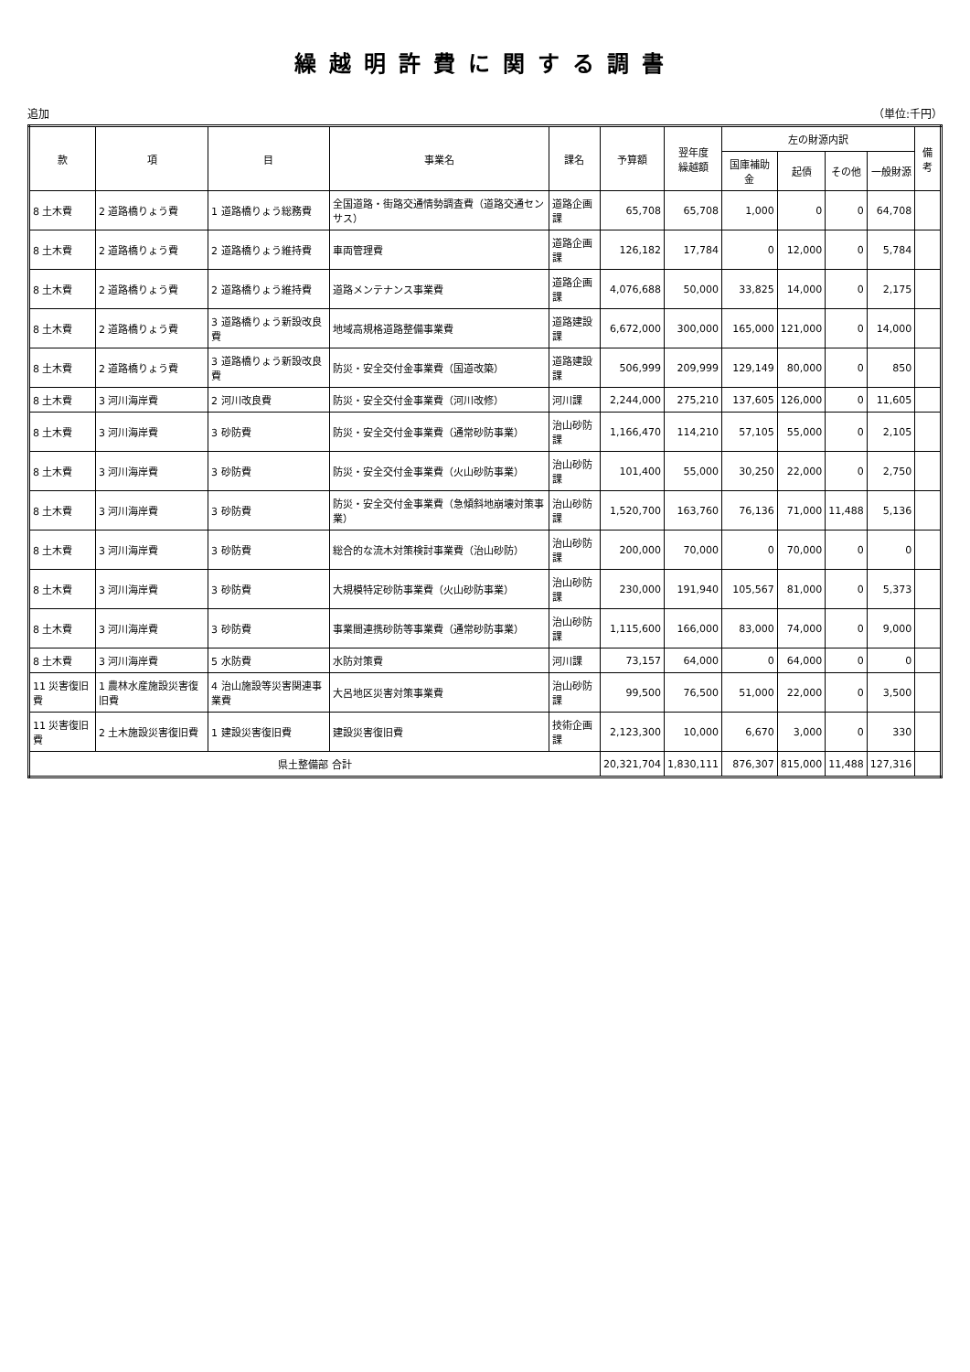繰越明許費に関する調書
追加 （単位:千円）
| 款 | 項 | 目 | 事業名 | 課名 | 予算額 | 翌年度 繰越額 | 左の財源内訳 | | | | 備考 |
| --- | --- | --- | --- | --- | --- | --- | --- | --- | --- | --- | --- |
| | | | | | | | 国庫補助金 | 起債 | その他 | 一般財源 | |
| 8 土木費 | 2 道路橋りょう費 | 1 道路橋りょう総務費 | 全国道路・街路交通情勢調査費（道路交通センサス） | 道路企画課 | 65,708 | 65,708 | 1,000 | 0 | 0 | 64,708 | |
| 8 土木費 | 2 道路橋りょう費 | 2 道路橋りょう維持費 | 車両管理費 | 道路企画課 | 126,182 | 17,784 | 0 | 12,000 | 0 | 5,784 | |
| 8 土木費 | 2 道路橋りょう費 | 2 道路橋りょう維持費 | 道路メンテナンス事業費 | 道路企画課 | 4,076,688 | 50,000 | 33,825 | 14,000 | 0 | 2,175 | |
| 8 土木費 | 2 道路橋りょう費 | 3 道路橋りょう新設改良費 | 地域高規格道路整備事業費 | 道路建設課 | 6,672,000 | 300,000 | 165,000 | 121,000 | 0 | 14,000 | |
| 8 土木費 | 2 道路橋りょう費 | 3 道路橋りょう新設改良費 | 防災・安全交付金事業費（国道改築） | 道路建設課 | 506,999 | 209,999 | 129,149 | 80,000 | 0 | 850 | |
| 8 土木費 | 3 河川海岸費 | 2 河川改良費 | 防災・安全交付金事業費（河川改修） | 河川課 | 2,244,000 | 275,210 | 137,605 | 126,000 | 0 | 11,605 | |
| 8 土木費 | 3 河川海岸費 | 3 砂防費 | 防災・安全交付金事業費（通常砂防事業） | 治山砂防課 | 1,166,470 | 114,210 | 57,105 | 55,000 | 0 | 2,105 | |
| 8 土木費 | 3 河川海岸費 | 3 砂防費 | 防災・安全交付金事業費（火山砂防事業） | 治山砂防課 | 101,400 | 55,000 | 30,250 | 22,000 | 0 | 2,750 | |
| 8 土木費 | 3 河川海岸費 | 3 砂防費 | 防災・安全交付金事業費（急傾斜地崩壊対策事業） | 治山砂防課 | 1,520,700 | 163,760 | 76,136 | 71,000 | 11,488 | 5,136 | |
| 8 土木費 | 3 河川海岸費 | 3 砂防費 | 総合的な流木対策検討事業費（治山砂防） | 治山砂防課 | 200,000 | 70,000 | 0 | 70,000 | 0 | 0 | |
| 8 土木費 | 3 河川海岸費 | 3 砂防費 | 大規模特定砂防事業費（火山砂防事業） | 治山砂防課 | 230,000 | 191,940 | 105,567 | 81,000 | 0 | 5,373 | |
| 8 土木費 | 3 河川海岸費 | 3 砂防費 | 事業間連携砂防等事業費（通常砂防事業） | 治山砂防課 | 1,115,600 | 166,000 | 83,000 | 74,000 | 0 | 9,000 | |
| 8 土木費 | 3 河川海岸費 | 5 水防費 | 水防対策費 | 河川課 | 73,157 | 64,000 | 0 | 64,000 | 0 | 0 | |
| 11 災害復旧費 | 1 農林水産施設災害復旧費 | 4 治山施設等災害関連事業費 | 大呂地区災害対策事業費 | 治山砂防課 | 99,500 | 76,500 | 51,000 | 22,000 | 0 | 3,500 | |
| 11 災害復旧費 | 2 土木施設災害復旧費 | 1 建設災害復旧費 | 建設災害復旧費 | 技術企画課 | 2,123,300 | 10,000 | 6,670 | 3,000 | 0 | 330 | |
| 県土整備部 合計 | | | | | 20,321,704 | 1,830,111 | 876,307 | 815,000 | 11,488 | 127,316 | |